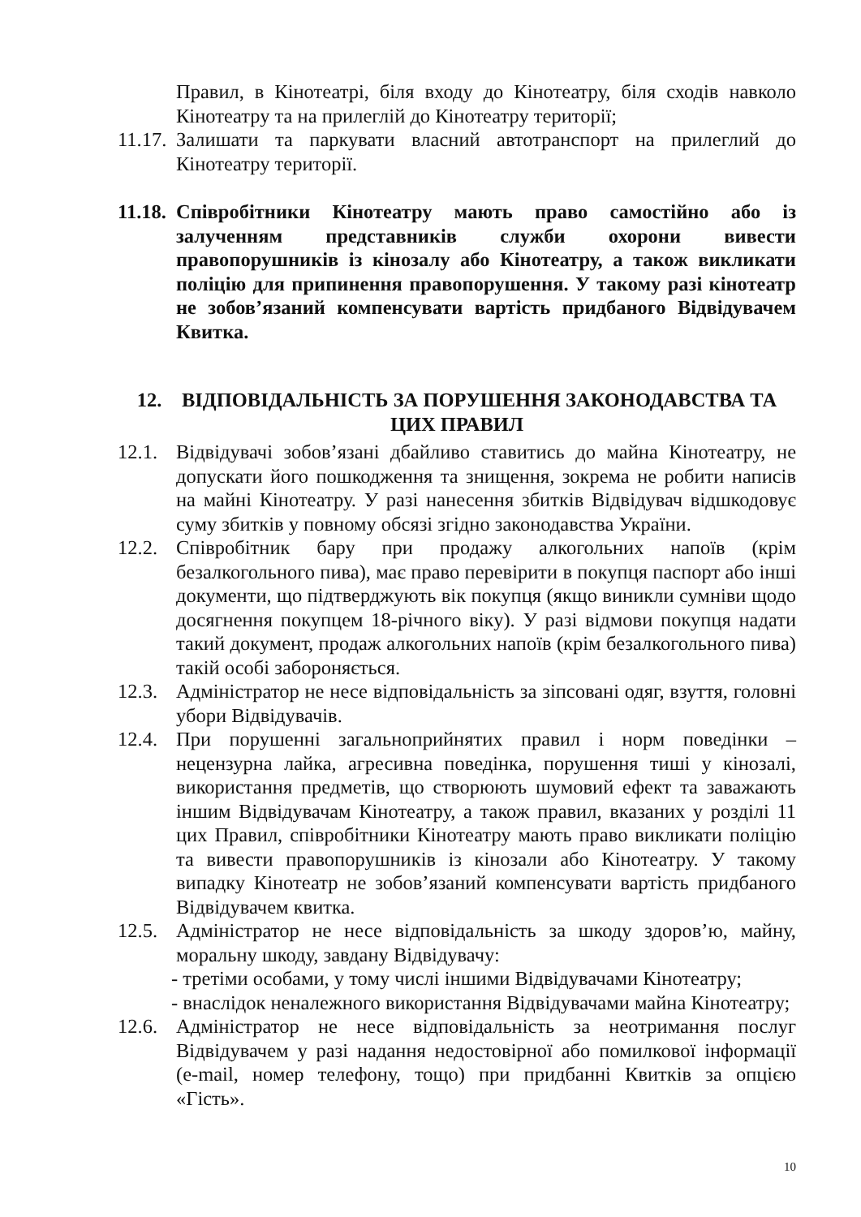Правил, в Кінотеатрі, біля входу до Кінотеатру, біля сходів навколо Кінотеатру та на прилеглій до Кінотеатру території;
11.17. Залишати та паркувати власний автотранспорт на прилеглий до Кінотеатру території.
11.18. Співробітники Кінотеатру мають право самостійно або із залученням представників служби охорони вивести правопорушників із кінозалу або Кінотеатру, а також викликати поліцію для припинення правопорушення. У такому разі кінотеатр не зобов’язаний компенсувати вартість придбаного Відвідувачем Квитка.
12. ВІДПОВІДАЛЬНІСТЬ ЗА ПОРУШЕННЯ ЗАКОНОДАВСТВА ТА ЦИХ ПРАВИЛ
12.1. Відвідувачі зобов’язані дбайливо ставитись до майна Кінотеатру, не допускати його пошкодження та знищення, зокрема не робити написів на майні Кінотеатру. У разі нанесення збитків Відвідувач відшкодовує суму збитків у повному обсязі згідно законодавства України.
12.2. Співробітник бару при продажу алкогольних напоїв (крім безалкогольного пива), має право перевірити в покупця паспорт або інші документи, що підтверджують вік покупця (якщо виникли сумніви щодо досягнення покупцем 18-річного віку). У разі відмови покупця надати такий документ, продаж алкогольних напоїв (крім безалкогольного пива) такій особі забороняється.
12.3. Адміністратор не несе відповідальність за зіпсовані одяг, взуття, головні убори Відвідувачів.
12.4. При порушенні загальноприйнятих правил і норм поведінки – нецензурна лайка, агресивна поведінка, порушення тиші у кінозалі, використання предметів, що створюють шумовий ефект та заважають іншим Відвідувачам Кінотеатру, а також правил, вказаних у розділі 11 цих Правил, співробітники Кінотеатру мають право викликати поліцію та вивести правопорушників із кінозали або Кінотеатру. У такому випадку Кінотеатр не зобов’язаний компенсувати вартість придбаного Відвідувачем квитка.
12.5. Адміністратор не несе відповідальність за шкоду здоров’ю, майну, моральну шкоду, завдану Відвідувачу:
- третіми особами, у тому числі іншими Відвідувачами Кінотеатру;
- внаслідок неналежного використання Відвідувачами майна Кінотеатру;
12.6. Адміністратор не несе відповідальність за неотримання послуг Відвідувачем у разі надання недостовірної або помилкової інформації (e-mail, номер телефону, тощо) при придбанні Квитків за опцією «Гість».
10